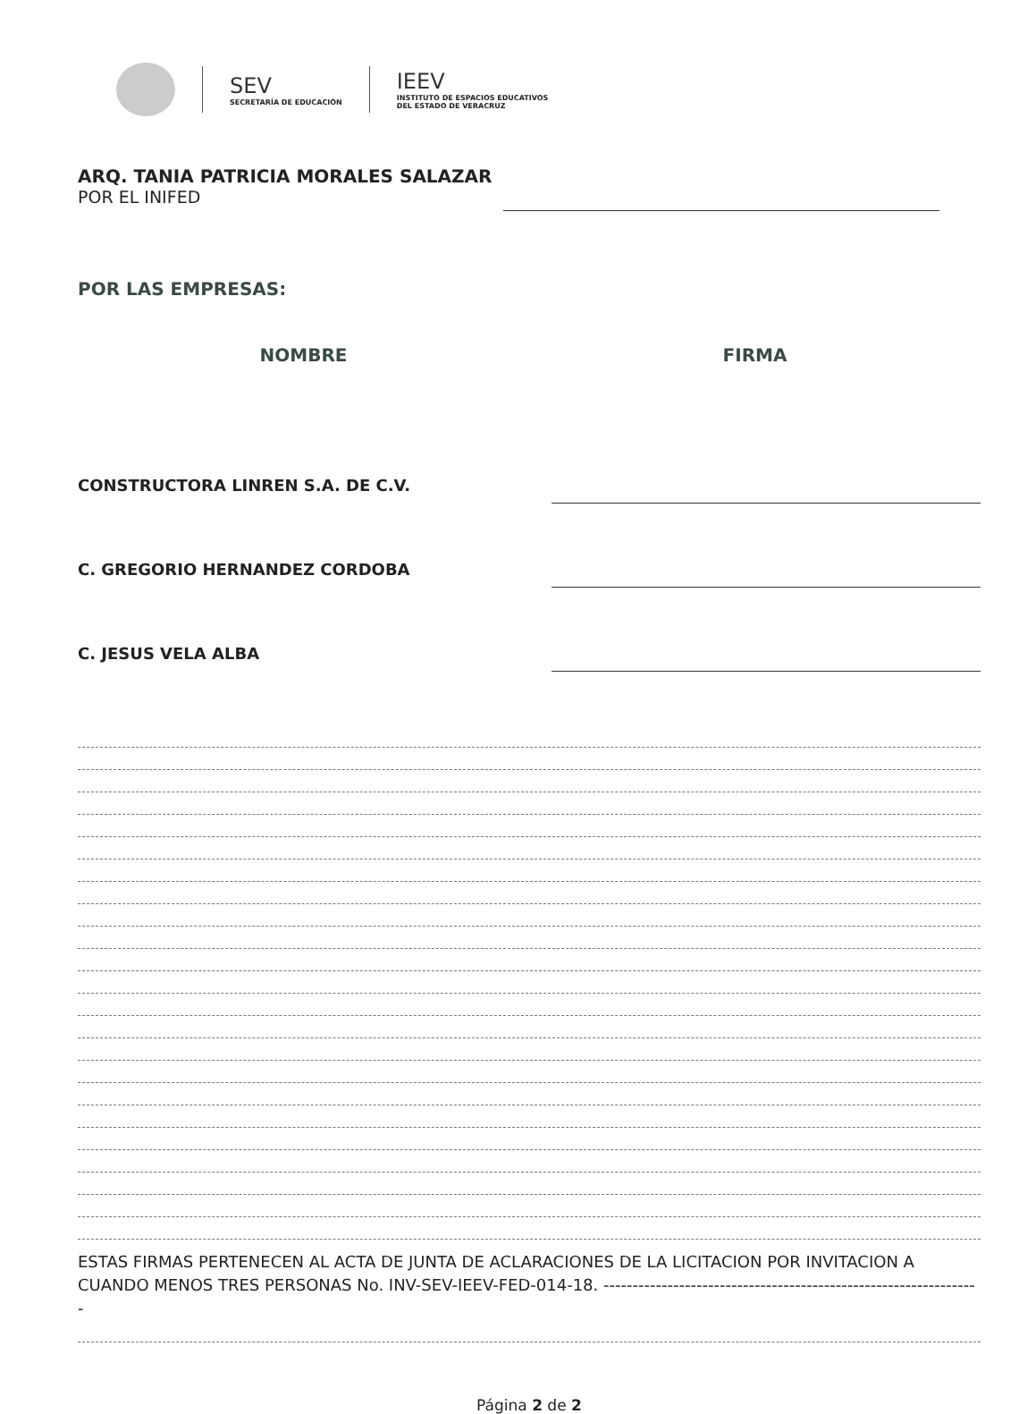SEV
SECRETARÍA DE EDUCACIÓN
IEEV
INSTITUTO DE ESPACIOS EDUCATIVOS
DEL ESTADO DE VERACRUZ
ARQ. TANIA PATRICIA MORALES SALAZAR
POR EL INIFED
POR LAS EMPRESAS:
NOMBRE FIRMA
CONSTRUCTORA LINREN S.A. DE C.V.
C. GREGORIO HERNANDEZ CORDOBA
C. JESUS VELA ALBA
ESTAS FIRMAS PERTENECEN AL ACTA DE JUNTA DE ACLARACIONES DE LA LICITACION POR INVITACION A CUANDO MENOS TRES PERSONAS No. INV-SEV-IEEV-FED-014-18. -----------------------------------------------------------------
Página 2 de 2